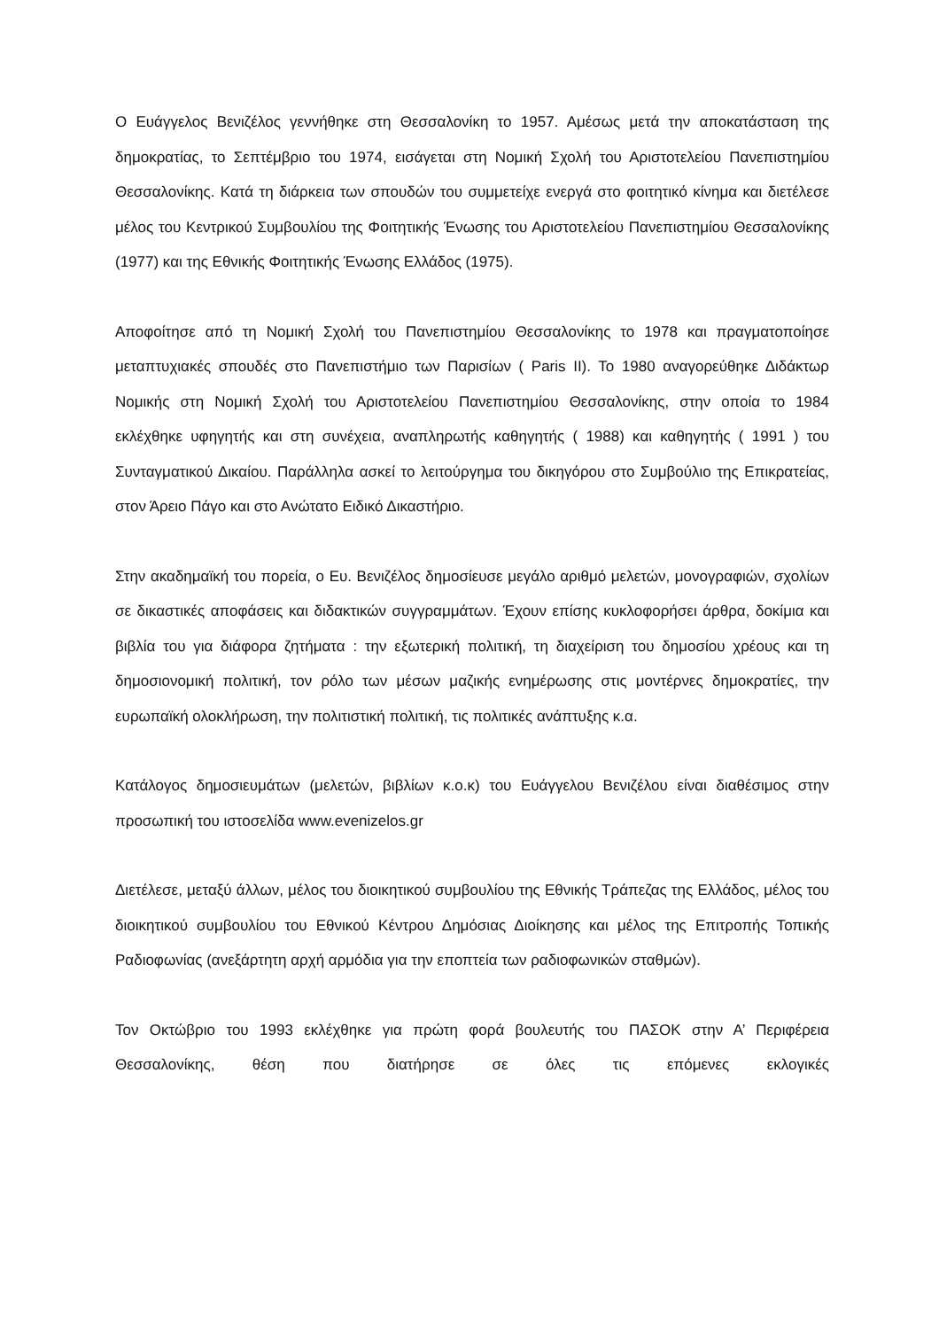Ο Ευάγγελος Βενιζέλος γεννήθηκε στη Θεσσαλονίκη το 1957. Αμέσως μετά την αποκατάσταση της δημοκρατίας, το Σεπτέμβριο του 1974, εισάγεται στη Νομική Σχολή του Αριστοτελείου Πανεπιστημίου Θεσσαλονίκης. Κατά τη διάρκεια των σπουδών του συμμετείχε ενεργά στο φοιτητικό κίνημα και διετέλεσε μέλος του Κεντρικού Συμβουλίου της Φοιτητικής Ένωσης του Αριστοτελείου Πανεπιστημίου Θεσσαλονίκης (1977) και της Εθνικής Φοιτητικής Ένωσης Ελλάδος (1975).
Αποφοίτησε από τη Νομική Σχολή του Πανεπιστημίου Θεσσαλονίκης το 1978 και πραγματοποίησε μεταπτυχιακές σπουδές στο Πανεπιστήμιο των Παρισίων ( Paris II). Το 1980 αναγορεύθηκε Διδάκτωρ Νομικής στη Νομική Σχολή του Αριστοτελείου Πανεπιστημίου Θεσσαλονίκης, στην οποία το 1984 εκλέχθηκε υφηγητής και στη συνέχεια, αναπληρωτής καθηγητής ( 1988) και καθηγητής ( 1991 ) του Συνταγματικού Δικαίου. Παράλληλα ασκεί το λειτούργημα του δικηγόρου στο Συμβούλιο της Επικρατείας, στον Άρειο Πάγο και στο Ανώτατο Ειδικό Δικαστήριο.
Στην ακαδημαϊκή του πορεία, ο Ευ. Βενιζέλος δημοσίευσε μεγάλο αριθμό μελετών, μονογραφιών, σχολίων σε δικαστικές αποφάσεις και διδακτικών συγγραμμάτων. Έχουν επίσης κυκλοφορήσει άρθρα, δοκίμια και βιβλία του για διάφορα ζητήματα : την εξωτερική πολιτική, τη διαχείριση του δημοσίου χρέους και τη δημοσιονομική πολιτική, τον ρόλο των μέσων μαζικής ενημέρωσης στις μοντέρνες δημοκρατίες, την ευρωπαϊκή ολοκλήρωση, την πολιτιστική πολιτική, τις πολιτικές ανάπτυξης κ.α.
Κατάλογος δημοσιευμάτων (μελετών, βιβλίων κ.ο.κ) του Ευάγγελου Βενιζέλου είναι διαθέσιμος στην προσωπική του ιστοσελίδα www.evenizelos.gr
Διετέλεσε, μεταξύ άλλων, μέλος του διοικητικού συμβουλίου της Εθνικής Τράπεζας της Ελλάδος, μέλος του διοικητικού συμβουλίου του Εθνικού Κέντρου Δημόσιας Διοίκησης και μέλος της Επιτροπής Τοπικής Ραδιοφωνίας (ανεξάρτητη αρχή αρμόδια για την εποπτεία των ραδιοφωνικών σταθμών).
Τον Οκτώβριο του 1993 εκλέχθηκε για πρώτη φορά βουλευτής του ΠΑΣΟΚ στην Α’ Περιφέρεια Θεσσαλονίκης, θέση που διατήρησε σε όλες τις επόμενες εκλογικές